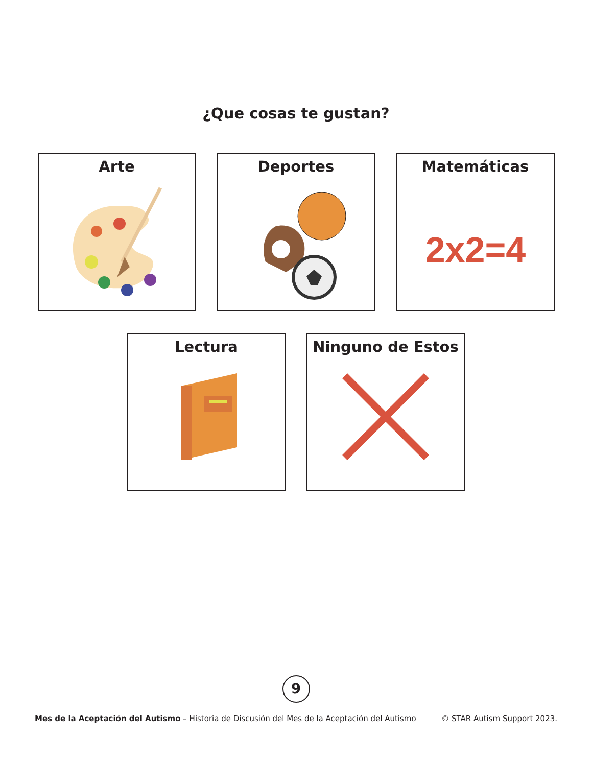¿Que cosas te gustan?
Arte Deportes Matemáticas
2x2=4
Lectura Ninguno de Estos
9
Mes de la Aceptación del Autismo – Historia de Discusión del Mes de la Aceptación del Autismo © STAR Autism Support 2023.